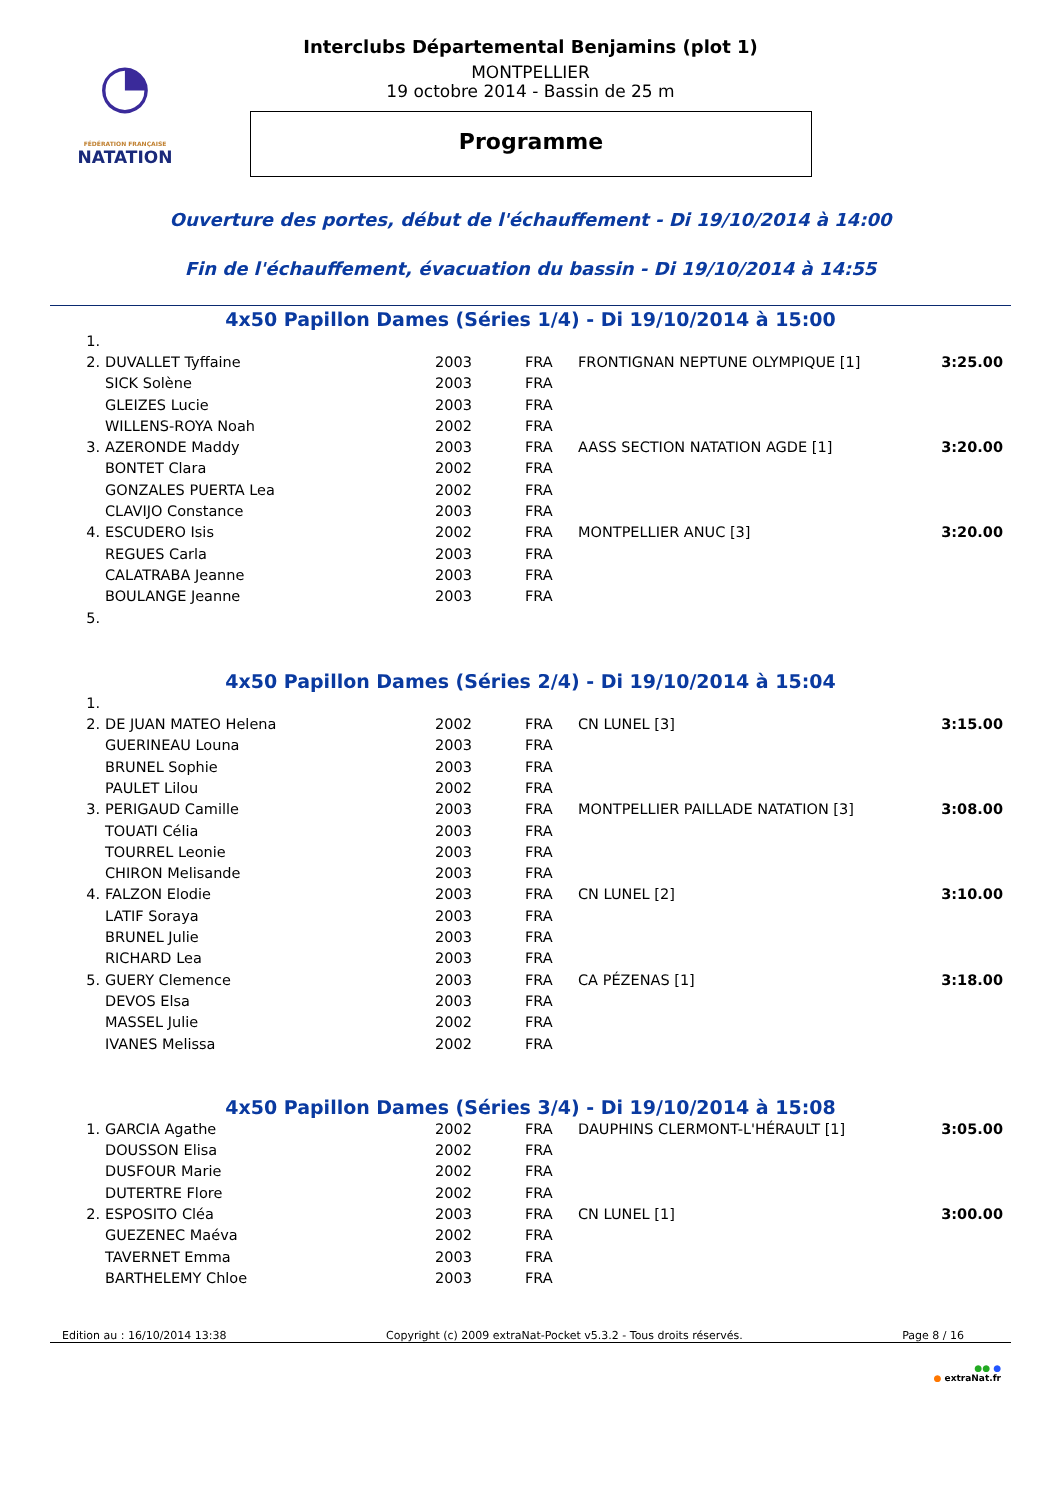◔
FÉDÉRATION FRANÇAISE
NATATION
Interclubs Départemental Benjamins (plot 1)
MONTPELLIER
19 octobre 2014 - Bassin de 25 m
Programme
Ouverture des portes, début de l'échauffement - Di 19/10/2014 à 14:00
Fin de l'échauffement, évacuation du bassin - Di 19/10/2014 à 14:55
4x50 Papillon Dames (Séries 1/4) - Di 19/10/2014 à 15:00
| 1. | | | | | |
| 2. | DUVALLET Tyffaine | 2003 | FRA | FRONTIGNAN NEPTUNE OLYMPIQUE [1] | 3:25.00 |
| | SICK Solène | 2003 | FRA | | |
| | GLEIZES Lucie | 2003 | FRA | | |
| | WILLENS-ROYA Noah | 2002 | FRA | | |
| 3. | AZERONDE Maddy | 2003 | FRA | AASS SECTION NATATION AGDE [1] | 3:20.00 |
| | BONTET Clara | 2002 | FRA | | |
| | GONZALES PUERTA Lea | 2002 | FRA | | |
| | CLAVIJO Constance | 2003 | FRA | | |
| 4. | ESCUDERO Isis | 2002 | FRA | MONTPELLIER ANUC [3] | 3:20.00 |
| | REGUES Carla | 2003 | FRA | | |
| | CALATRABA Jeanne | 2003 | FRA | | |
| | BOULANGE Jeanne | 2003 | FRA | | |
| 5. | | | | | |
4x50 Papillon Dames (Séries 2/4) - Di 19/10/2014 à 15:04
| 1. | | | | | |
| 2. | DE JUAN MATEO Helena | 2002 | FRA | CN LUNEL [3] | 3:15.00 |
| | GUERINEAU Louna | 2003 | FRA | | |
| | BRUNEL Sophie | 2003 | FRA | | |
| | PAULET Lilou | 2002 | FRA | | |
| 3. | PERIGAUD Camille | 2003 | FRA | MONTPELLIER PAILLADE NATATION [3] | 3:08.00 |
| | TOUATI Célia | 2003 | FRA | | |
| | TOURREL Leonie | 2003 | FRA | | |
| | CHIRON Melisande | 2003 | FRA | | |
| 4. | FALZON Elodie | 2003 | FRA | CN LUNEL [2] | 3:10.00 |
| | LATIF Soraya | 2003 | FRA | | |
| | BRUNEL Julie | 2003 | FRA | | |
| | RICHARD Lea | 2003 | FRA | | |
| 5. | GUERY Clemence | 2003 | FRA | CA PÉZENAS [1] | 3:18.00 |
| | DEVOS Elsa | 2003 | FRA | | |
| | MASSEL Julie | 2002 | FRA | | |
| | IVANES Melissa | 2002 | FRA | | |
4x50 Papillon Dames (Séries 3/4) - Di 19/10/2014 à 15:08
| 1. | GARCIA Agathe | 2002 | FRA | DAUPHINS CLERMONT-L'HÉRAULT [1] | 3:05.00 |
| | DOUSSON Elisa | 2002 | FRA | | |
| | DUSFOUR Marie | 2002 | FRA | | |
| | DUTERTRE Flore | 2002 | FRA | | |
| 2. | ESPOSITO Cléa | 2003 | FRA | CN LUNEL [1] | 3:00.00 |
| | GUEZENEC Maéva | 2002 | FRA | | |
| | TAVERNET Emma | 2003 | FRA | | |
| | BARTHELEMY Chloe | 2003 | FRA | | |
Edition au : 16/10/2014 13:38 Copyright (c) 2009 extraNat-Pocket v5.3.2 - Tous droits réservés. Page 8 / 16
●● ●
● extraNat.fr